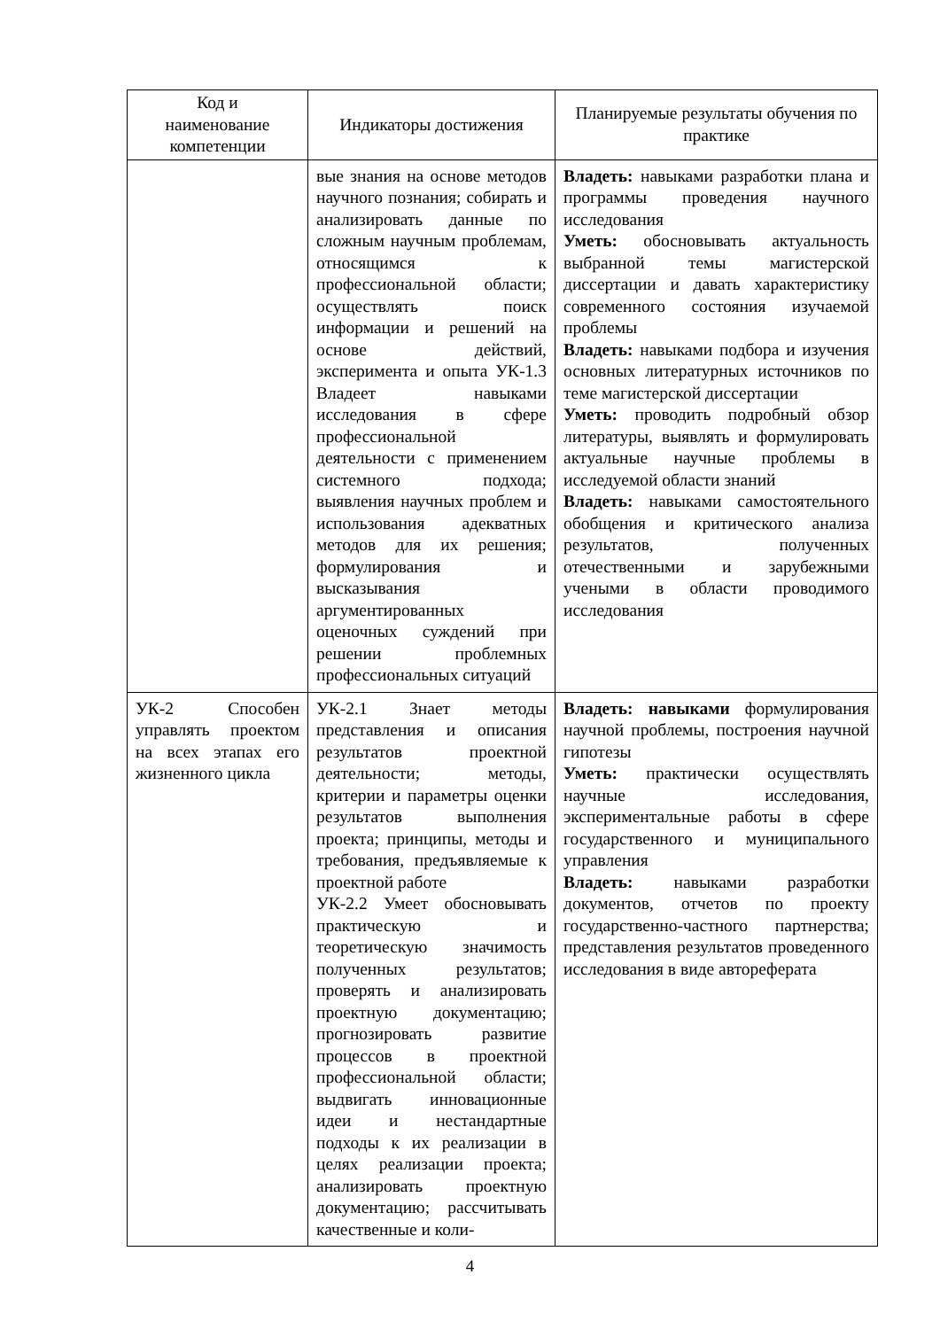| Код и наименование компетенции | Индикаторы достижения | Планируемые результаты обучения по практике |
| --- | --- | --- |
| | вые знания на основе методов научного познания; собирать и анализировать данные по сложным научным проблемам, относящимся к профессиональной области; осуществлять поиск информации и решений на основе действий, эксперимента и опыта УК-1.3 Владеет навыками исследования в сфере профессиональной деятельности с применением системного подхода; выявления научных проблем и использования адекватных методов для их решения; формулирования и высказывания аргументированных оценочных суждений при решении проблемных профессиональных ситуаций | Владеть: навыками разработки плана и программы проведения научного исследования Уметь: обосновывать актуальность выбранной темы магистерской диссертации и давать характеристику современного состояния изучаемой проблемы Владеть: навыками подбора и изучения основных литературных источников по теме магистерской диссертации Уметь: проводить подробный обзор литературы, выявлять и формулировать актуальные научные проблемы в исследуемой области знаний Владеть: навыками самостоятельного обобщения и критического анализа результатов, полученных отечественными и зарубежными учеными в области проводимого исследования |
| УК-2 Способен управлять проектом на всех этапах его жизненного цикла | УК-2.1 Знает методы представления и описания результатов проектной деятельности; методы, критерии и параметры оценки результатов выполнения проекта; принципы, методы и требования, предъявляемые к проектной работе УК-2.2 Умеет обосновывать практическую и теоретическую значимость полученных результатов; проверять и анализировать проектную документацию; прогнозировать развитие процессов в проектной профессиональной области; выдвигать инновационные идеи и нестандартные подходы к их реализации в целях реализации проекта; анализировать проектную документацию; рассчитывать качественные и коли- | Владеть: навыками формулирования научной проблемы, построения научной гипотезы Уметь: практически осуществлять научные исследования, экспериментальные работы в сфере государственного и муниципального управления Владеть: навыками разработки документов, отчетов по проекту государственно-частного партнерства; представления результатов проведенного исследования в виде автореферата |
4